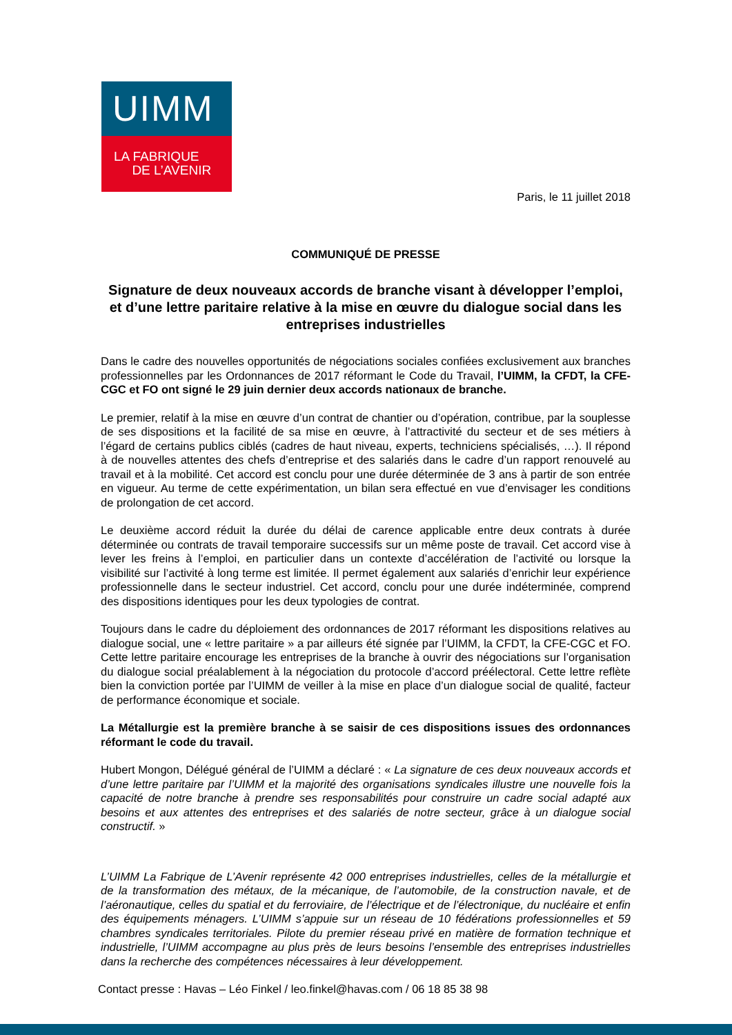UIMM
LA FABRIQUE
DE L’AVENIR
Paris, le 11 juillet 2018
COMMUNIQUÉ DE PRESSE
Signature de deux nouveaux accords de branche visant à développer l’emploi, et d’une lettre paritaire relative à la mise en œuvre du dialogue social dans les entreprises industrielles
Dans le cadre des nouvelles opportunités de négociations sociales confiées exclusivement aux branches professionnelles par les Ordonnances de 2017 réformant le Code du Travail, l’UIMM, la CFDT, la CFE-CGC et FO ont signé le 29 juin dernier deux accords nationaux de branche.
Le premier, relatif à la mise en œuvre d’un contrat de chantier ou d’opération, contribue, par la souplesse de ses dispositions et la facilité de sa mise en œuvre, à l’attractivité du secteur et de ses métiers à l’égard de certains publics ciblés (cadres de haut niveau, experts, techniciens spécialisés, …). Il répond à de nouvelles attentes des chefs d’entreprise et des salariés dans le cadre d’un rapport renouvelé au travail et à la mobilité. Cet accord est conclu pour une durée déterminée de 3 ans à partir de son entrée en vigueur. Au terme de cette expérimentation, un bilan sera effectué en vue d’envisager les conditions de prolongation de cet accord.
Le deuxième accord réduit la durée du délai de carence applicable entre deux contrats à durée déterminée ou contrats de travail temporaire successifs sur un même poste de travail. Cet accord vise à lever les freins à l’emploi, en particulier dans un contexte d’accélération de l’activité ou lorsque la visibilité sur l’activité à long terme est limitée. Il permet également aux salariés d’enrichir leur expérience professionnelle dans le secteur industriel. Cet accord, conclu pour une durée indéterminée, comprend des dispositions identiques pour les deux typologies de contrat.
Toujours dans le cadre du déploiement des ordonnances de 2017 réformant les dispositions relatives au dialogue social, une « lettre paritaire » a par ailleurs été signée par l’UIMM, la CFDT, la CFE-CGC et FO. Cette lettre paritaire encourage les entreprises de la branche à ouvrir des négociations sur l’organisation du dialogue social préalablement à la négociation du protocole d’accord préélectoral. Cette lettre reflète bien la conviction portée par l’UIMM de veiller à la mise en place d’un dialogue social de qualité, facteur de performance économique et sociale.
La Métallurgie est la première branche à se saisir de ces dispositions issues des ordonnances réformant le code du travail.
Hubert Mongon, Délégué général de l’UIMM a déclaré : « La signature de ces deux nouveaux accords et d’une lettre paritaire par l’UIMM et la majorité des organisations syndicales illustre une nouvelle fois la capacité de notre branche à prendre ses responsabilités pour construire un cadre social adapté aux besoins et aux attentes des entreprises et des salariés de notre secteur, grâce à un dialogue social constructif. »
L’UIMM La Fabrique de L’Avenir représente 42 000 entreprises industrielles, celles de la métallurgie et de la transformation des métaux, de la mécanique, de l’automobile, de la construction navale, et de l’aéronautique, celles du spatial et du ferroviaire, de l’électrique et de l’électronique, du nucléaire et enfin des équipements ménagers. L’UIMM s’appuie sur un réseau de 10 fédérations professionnelles et 59 chambres syndicales territoriales. Pilote du premier réseau privé en matière de formation technique et industrielle, l’UIMM accompagne au plus près de leurs besoins l’ensemble des entreprises industrielles dans la recherche des compétences nécessaires à leur développement.
Contact presse : Havas – Léo Finkel / leo.finkel@havas.com / 06 18 85 38 98